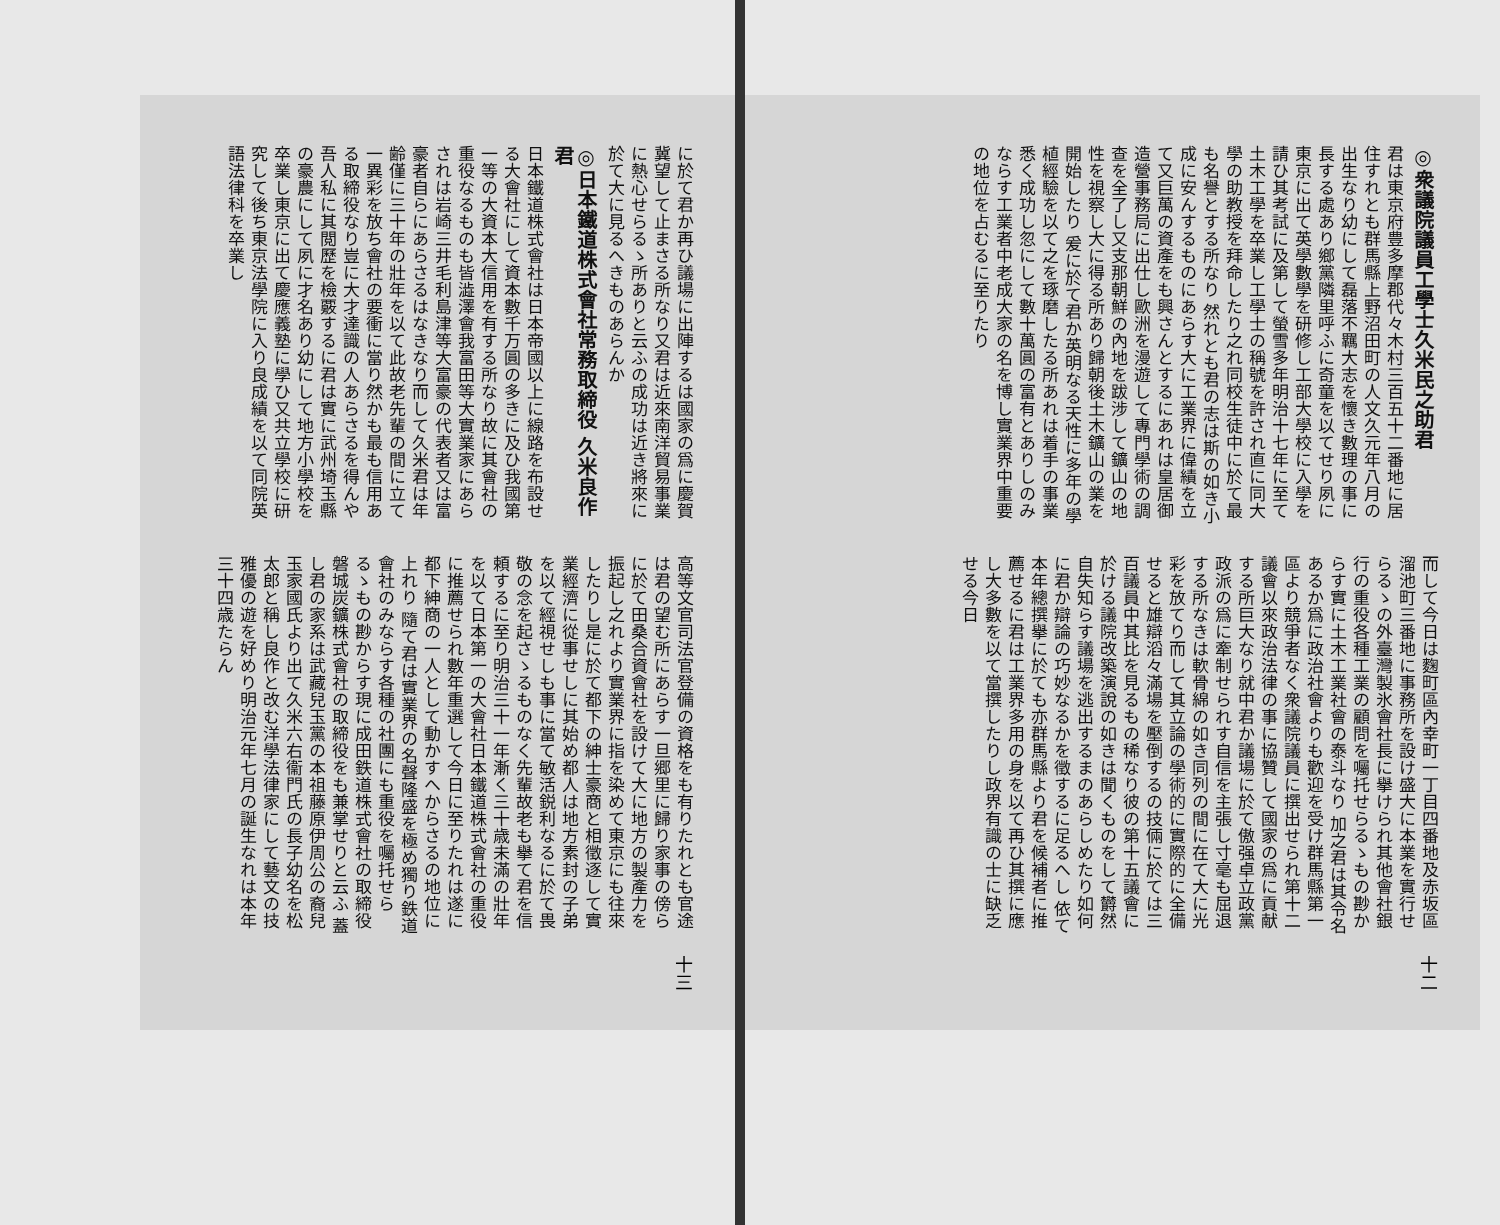に於て君か再ひ議場に出陣するは國家の爲に慶賀冀望して止まさる所なり又君は近來南洋貿易事業に熱心せらるゝ所ありと云ふの成功は近き將來に於て大に見るへきものあらんか
◎日本鐵道株式會社常務取締役 久米良作君
日本鐵道株式會社は日本帝國以上に線路を布設せる大會社にして資本數千万圓の多きに及ひ我國第一等の大資本大信用を有する所なり故に其會社の重役なるものも皆澁澤會我富田等大實業家にあらされは岩崎三井毛利島津等大富豪の代表者又は富豪者自らにあらさるはなきなり而して久米君は年齢僅に三十年の壯年を以て此故老先輩の間に立て一異彩を放ち會社の要衝に當り然かも最も信用ある取締役なり豈に大才達識の人あらさるを得んや 吾人私に其閲歷を檢覈するに君は實に武州埼玉縣の豪農にして夙に才名あり幼にして地方小學校を卒業し東京に出て慶應義塾に學ひ又共立學校に研究して後ち東京法學院に入り良成績を以て同院英語法律科を卒業し
高等文官司法官登備の資格をも有りたれとも官途は君の望む所にあらす一旦郷里に歸り家事の傍らに於て田桑合資會社を設けて大に地方の製產力を振起し之れより實業界に指を染めて東京にも往來したりし是に於て都下の紳士豪商と相徵逐して實業經濟に從事せしに其始め都人は地方素封の子弟を以て經視せしも事に當て敏活鋭利なるに於て畏敬の念を起さゝるものなく先輩故老も擧て君を信頼するに至り明治三十一年漸く三十歳未滿の壯年を以て日本第一の大會社日本鐵道株式會社の重役に推薦せられ數年重選して今日に至りたれは遂に都下紳商の一人として動かすへからさるの地位に上れり 隨て君は實業界の名聲隆盛を極め獨り鉄道會社のみならす各種の社團にも重役を囑托せらるゝもの尠からす現に成田鉄道株式會社の取締役磐城炭鑛株式會社の取締役をも兼掌せりと云ふ 蓋し君の家系は武藏兒玉黨の本祖藤原伊周公の裔兒玉家國氏より出て久米六右衞門氏の長子幼名を松太郎と稱し良作と改む洋學法律家にして藝文の技雅優の遊を好めり明治元年七月の誕生なれは本年三十四歳たらん
十三
◎衆議院議員工學士久米民之助君
君は東京府豊多摩郡代々木村三百五十二番地に居住すれとも群馬縣上野沼田町の人文久元年八月の出生なり幼にして磊落不羈大志を懷き數理の事に長する處あり鄉黨隣里呼ふに奇童を以てせり夙に東京に出て英學數學を研修し工部大學校に入學を請ひ其考試に及第して螢雪多年明治十七年に至て土木工學を卒業し工學士の稱號を許され直に同大學の助教授を拜命したり之れ同校生徒中に於て最も名譽とする所なり 然れとも君の志は斯の如き小成に安んするものにあらす大に工業界に偉績を立て又巨萬の資產をも興さんとするにあれは皇居御造營事務局に出仕し歐洲を漫遊して專門學術の調查を全了し又支那朝鮮の內地を跋涉して鑛山の地性を視察し大に得る所あり歸朝後土木鑛山の業を開始したり 爰に於て君か英明なる天性に多年の學植經驗を以て之を琢磨したる所あれは着手の事業悉く成功し忽にして數十萬圓の富有とありしのみならす工業者中老成大家の名を博し實業界中重要の地位を占むるに至りたり
而して今日は麴町區內幸町一丁目四番地及赤坂區溜池町三番地に事務所を設け盛大に本業を實行せらるゝの外臺灣製氷會社長に擧けられ其他會社銀行の重役各種工業の顧問を囑托せらるゝもの尠からす實に土木工業社會の泰斗なり 加之君は其令名あるか爲に政治社會よりも歡迎を受け群馬縣第一區より競爭者なく衆議院議員に撰出せられ第十二議會以來政治法律の事に協贊して國家の爲に貢献する所巨大なり就中君か議場に於て傲强卓立政黨政派の爲に牽制せられす自信を主張し寸毫も屈退する所なきは軟骨綿の如き同列の間に在て大に光彩を放てり而して其立論の學術的に實際的に全備せると雄辯滔々滿場を壓倒するの技倆に於ては三百議員中其比を見るもの稀なり彼の第十五議會に於ける議院改築演說の如きは聞くものをして欝然自失知らす議場を逃出するまのあらしめたり如何に君か辯論の巧妙なるかを徵するに足るへし 依て本年總撰擧に於ても亦群馬縣より君を候補者に推薦せるに君は工業界多用の身を以て再ひ其撰に應し大多數を以て當撰したりし政界有識の士に缺乏せる今日
十二